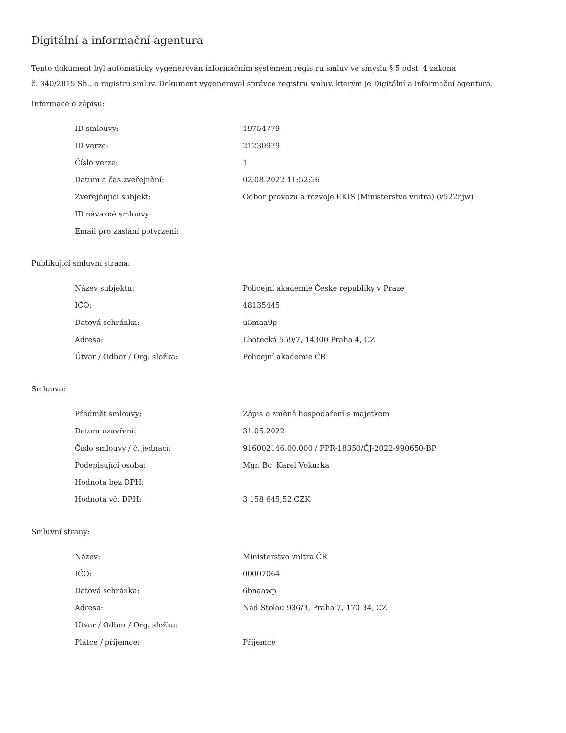Digitální a informační agentura
Tento dokument byl automaticky vygenerován informačním systémem registru smluv ve smyslu § 5 odst. 4 zákona
č. 340/2015 Sb., o registru smluv. Dokument vygeneroval správce registru smluv, kterým je Digitální a informační agentura.
Informace o zápisu:
| ID smlouvy: | 19754779 |
| ID verze: | 21230979 |
| Číslo verze: | 1 |
| Datum a čas zveřejnění: | 02.08.2022 11:52:26 |
| Zveřejňující subjekt: | Odbor provozu a rozvoje EKIS (Ministerstvo vnitra) (v522hjw) |
| ID návazné smlouvy: | |
| Email pro zaslání potvrzení: | |
Publikující smluvní strana:
| Název subjektu: | Policejní akademie České republiky v Praze |
| IČO: | 48135445 |
| Datová schránka: | u5maa9p |
| Adresa: | Lhotecká 559/7, 14300 Praha 4, CZ |
| Útvar / Odbor / Org. složka: | Policejní akademie ČR |
Smlouva:
| Předmět smlouvy: | Zápis o změně hospodaření s majetkem |
| Datum uzavření: | 31.05.2022 |
| Číslo smlouvy / č. jednací: | 916002146.00.000 / PPR-18350/ČJ-2022-990650-BP |
| Podepisující osoba: | Mgr. Bc. Karel Vokurka |
| Hodnota bez DPH: | |
| Hodnota vč. DPH: | 3 158 645,52 CZK |
Smluvní strany:
| Název: | Ministerstvo vnitra ČR |
| IČO: | 00007064 |
| Datová schránka: | 6bnaawp |
| Adresa: | Nad Štolou 936/3, Praha 7, 170 34, CZ |
| Útvar / Odbor / Org. složka: | |
| Plátce / příjemce: | Příjemce |